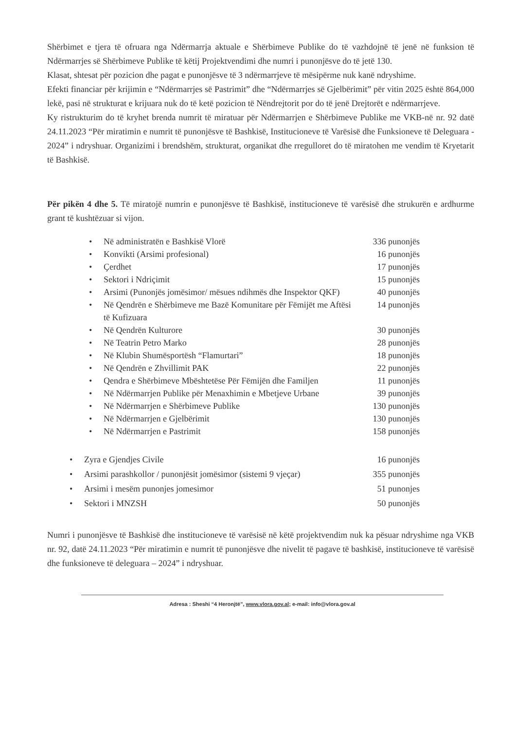Shërbimet e tjera të ofruara nga Ndërmarrja aktuale e Shërbimeve Publike do të vazhdojnë të jenë në funksion të Ndërmarrjes së Shërbimeve Publike të këtij Projektvendimi dhe numri i punonjësve do të jetë 130.
Klasat, shtesat për pozicion dhe pagat e punonjësve të 3 ndërmarrjeve të mësipërme nuk kanë ndryshime.
Efekti financiar për krijimin e “Ndërmarrjes së Pastrimit” dhe “Ndërmarrjes së Gjelbërimit” për vitin 2025 është 864,000 lekë, pasi në strukturat e krijuara nuk do të ketë pozicion të Nëndrejtorit por do të jenë Drejtorët e ndërmarrjeve.
Ky ristrukturim do të kryhet brenda numrit të miratuar për Ndërmarrjen e Shërbimeve Publike me VKB-në nr. 92 datë 24.11.2023 “Për miratimin e numrit të punonjësve të Bashkisë, Institucioneve të Varësisë dhe Funksioneve të Deleguara - 2024” i ndryshuar. Organizimi i brendshëm, strukturat, organikat dhe rregulloret do të miratohen me vendim të Kryetarit të Bashkisë.
Për pikën 4 dhe 5. Të miratojë numrin e punonjësve të Bashkisë, institucioneve të varësisë dhe strukurën e ardhurme grant të kushtëzuar si vijon.
• Në administratën e Bashkisë Vlorë 336 punonjës
• Konvikti (Arsimi profesional) 16 punonjës
• Çerdhet 17 punonjës
• Sektori i Ndriçimit 15 punonjës
• Arsimi (Punonjës jomësimor/ mësues ndihmës dhe Inspektor QKF) 40 punonjës
• Në Qendrën e Shërbimeve me Bazë Komunitare për Fëmijët me Aftësi të Kufizuara 14 punonjës
• Në Qendrën Kulturore 30 punonjës
• Në Teatrin Petro Marko 28 punonjës
• Në Klubin Shumësportësh “Flamurtari” 18 punonjës
• Në Qendrën e Zhvillimit PAK 22 punonjës
• Qendra e Shërbimeve Mbështetëse Për Fëmijën dhe Familjen 11 punonjës
• Në Ndërmarrjen Publike për Menaxhimin e Mbetjeve Urbane 39 punonjës
• Në Ndërmarrjen e Shërbimeve Publike 130 punonjës
• Në Ndërmarrjen e Gjelbërimit 130 punonjës
• Në Ndërmarrjen e Pastrimit 158 punonjës
• Zyra e Gjendjes Civile 16 punonjës
• Arsimi parashkollor / punonjësit jomësimor (sistemi 9 vjeçar) 355 punonjës
• Arsimi i mesëm punonjes jomesimor 51 punonjes
• Sektori i MNZSH 50 punonjës
Numri i punonjësve të Bashkisë dhe institucioneve të varësisë në këtë projektvendim nuk ka pësuar ndryshime nga VKB nr. 92, datë 24.11.2023 “Për miratimin e numrit të punonjësve dhe nivelit të pagave të bashkisë, institucioneve të varësisë dhe funksioneve të deleguara – 2024” i ndryshuar.
Adresa : Sheshi “4 Heronjtë”, www.vlora.gov.al; e-mail: info@vlora.gov.al